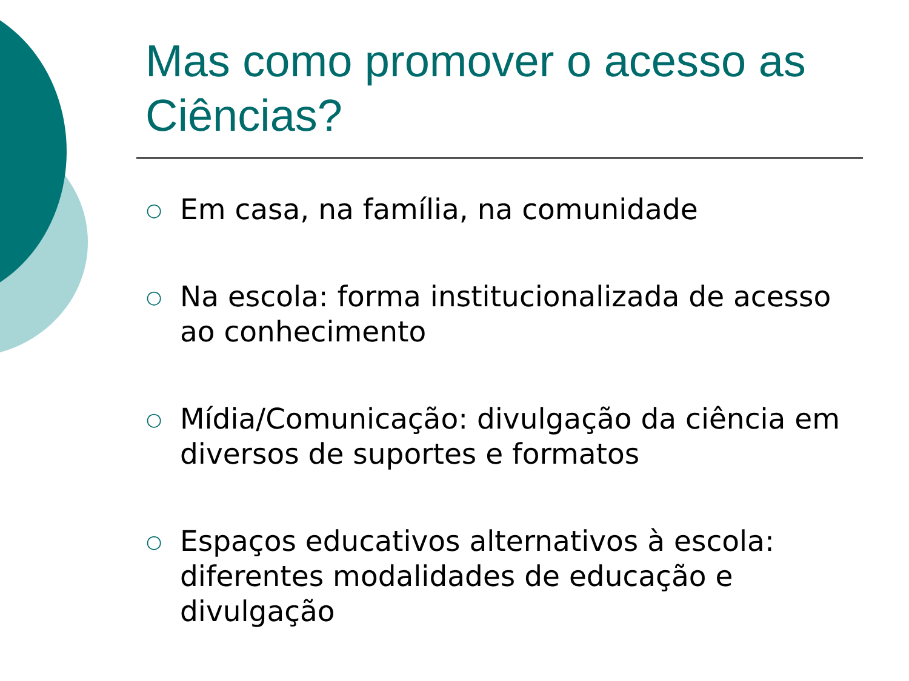Mas como promover o acesso as Ciências?
○ Em casa, na família, na comunidade
○ Na escola: forma institucionalizada de acesso ao conhecimento
○ Mídia/Comunicação: divulgação da ciência em diversos de suportes e formatos
○ Espaços educativos alternativos à escola: diferentes modalidades de educação e divulgação